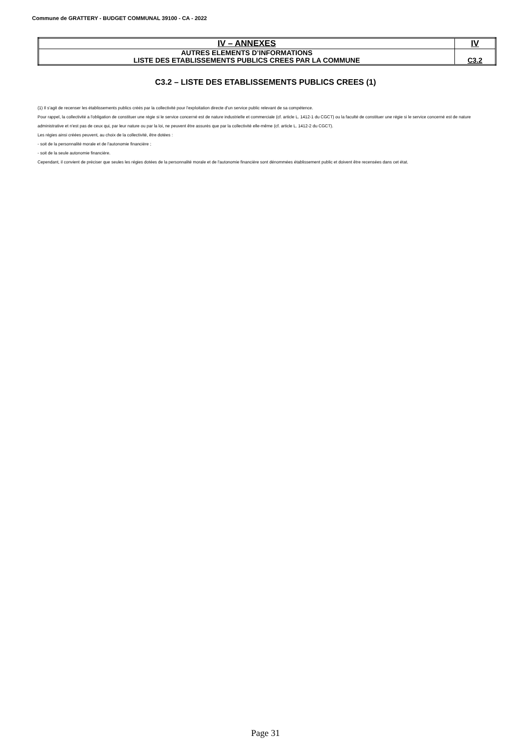Commune de GRATTERY - BUDGET COMMUNAL 39100 - CA - 2022
| IV – ANNEXES | IV |
| AUTRES ELEMENTS D’INFORMATIONS LISTE DES ETABLISSEMENTS PUBLICS CREES PAR LA COMMUNE | C3.2 |
C3.2 – LISTE DES ETABLISSEMENTS PUBLICS CREES (1)
(1) Il s'agit de recenser les établissements publics créés par la collectivité pour l'exploitation directe d'un service public relevant de sa compétence.
Pour rappel, la collectivité a l'obligation de constituer une régie si le service concerné est de nature industrielle et commerciale (cf. article L. 1412-1 du CGCT) ou la faculté de constituer une régie si le service concerné est de nature administrative et n'est pas de ceux qui, par leur nature ou par la loi, ne peuvent être assurés que par la collectivité elle-même (cf. article L. 1412-2 du CGCT).
Les régies ainsi créées peuvent, au choix de la collectivité, être dotées :
- soit de la personnalité morale et de l'autonomie financière ;
- soit de la seule autonomie financière.
Cependant, il convient de préciser que seules les régies dotées de la personnalité morale et de l'autonomie financière sont dénommées établissement public et doivent être recensées dans cet état.
Page 31